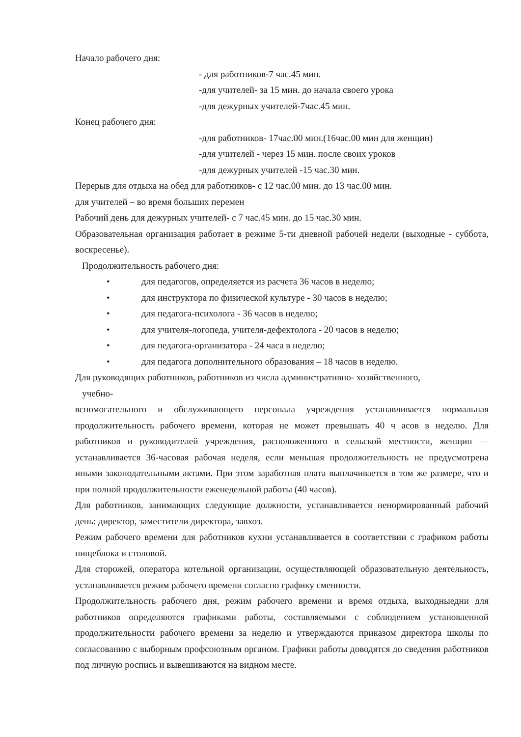Начало рабочего дня:
- для работников-7 час.45 мин.
-для учителей- за 15 мин. до начала своего урока
-для дежурных учителей-7час.45 мин.
Конец рабочего дня:
-для работников- 17час.00 мин.(16час.00 мин для женщин)
-для учителей - через 15 мин. после своих уроков
-для дежурных учителей -15 час.30 мин.
Перерыв для отдыха на обед для работников- с 12 час.00 мин. до 13 час.00 мин.
для учителей – во время больших перемен
Рабочий день для дежурных учителей- с 7 час.45 мин. до 15 час.30 мин.
Образовательная организация работает в режиме 5-ти дневной рабочей недели (выходные - суббота, воскресенье).
Продолжительность рабочего дня:
• для педагогов, определяется из расчета 36 часов в неделю;
• для инструктора по физической культуре - 30 часов в неделю;
• для педагога-психолога - 36 часов в неделю;
• для учителя-логопеда, учителя-дефектолога - 20 часов в неделю;
• для педагога-организатора - 24 часа в неделю;
• для педагога дополнительного образования – 18 часов в неделю.
Для руководящих работников, работников из числа административно- хозяйственного,
учебно-
вспомогательного и обслуживающего персонала учреждения устанавливается нормальная продолжительность рабочего времени, которая не может превышать 40 ч асов в неделю. Для работников и руководителей учреждения, расположенного в сельской местности, женщин — устанавливается 36-часовая рабочая неделя, если меньшая продолжительность не предусмотрена иными законодательными актами. При этом заработная плата выплачивается в том же размере, что и при полной продолжительности еженедельной работы (40 часов).
Для работников, занимающих следующие должности, устанавливается ненормированный рабочий день: директор, заместители директора, завхоз.
Режим рабочего времени для работников кухни устанавливается в соответствии с графиком работы пищеблока и столовой.
Для сторожей, оператора котельной организации, осуществляющей образовательную деятельность, устанавливается режим рабочего времени согласно графику сменности.
Продолжительность рабочего дня, режим рабочего времени и время отдыха, выходныедни для работников определяются графиками работы, составляемыми с соблюдением установленной продолжительности рабочего времени за неделю и утверждаются приказом директора школы по согласованию с выборным профсоюзным органом. Графики работы доводятся до сведения работников под личную роспись и вывешиваются на видном месте.